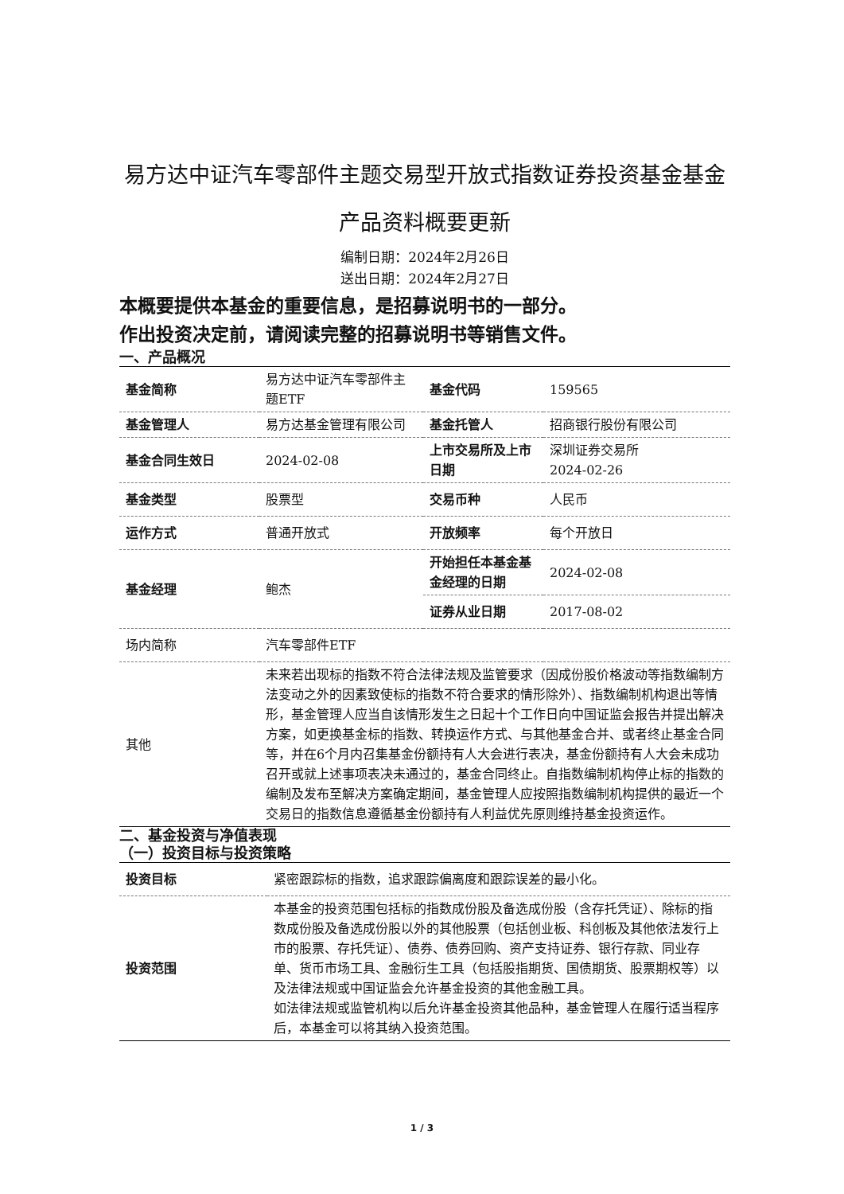易方达中证汽车零部件主题交易型开放式指数证券投资基金基金产品资料概要更新
编制日期：2024年2月26日
送出日期：2024年2月27日
本概要提供本基金的重要信息，是招募说明书的一部分。
作出投资决定前，请阅读完整的招募说明书等销售文件。
一、产品概况
| 基金简称 | 易方达中证汽车零部件主题ETF | 基金代码 | 159565 |
| 基金管理人 | 易方达基金管理有限公司 | 基金托管人 | 招商银行股份有限公司 |
| 基金合同生效日 | 2024-02-08 | 上市交易所及上市日期 | 深圳证券交易所 2024-02-26 |
| 基金类型 | 股票型 | 交易币种 | 人民币 |
| 运作方式 | 普通开放式 | 开放频率 | 每个开放日 |
| 基金经理 | 鲍杰 | 开始担任本基金基金经理的日期 | 2024-02-08 |
| | | 证券从业日期 | 2017-08-02 |
| 场内简称 | 汽车零部件ETF | | |
| 其他 | 未来若出现标的指数不符合法律法规及监管要求（因成份股价格波动等指数编制方法变动之外的因素致使标的指数不符合要求的情形除外）、指数编制机构退出等情形，基金管理人应当自该情形发生之日起十个工作日向中国证监会报告并提出解决方案，如更换基金标的指数、转换运作方式、与其他基金合并、或者终止基金合同等，并在6个月内召集基金份额持有人大会进行表决，基金份额持有人大会未成功召开或就上述事项表决未通过的，基金合同终止。自指数编制机构停止标的指数的编制及发布至解决方案确定期间，基金管理人应按照指数编制机构提供的最近一个交易日的指数信息遵循基金份额持有人利益优先原则维持基金投资运作。 | | |
二、基金投资与净值表现
（一）投资目标与投资策略
| 投资目标 | 紧密跟踪标的指数，追求跟踪偏离度和跟踪误差的最小化。 |
| 投资范围 | 本基金的投资范围包括标的指数成份股及备选成份股（含存托凭证）、除标的指数成份股及备选成份股以外的其他股票（包括创业板、科创板及其他依法发行上市的股票、存托凭证）、债券、债券回购、资产支持证券、银行存款、同业存单、货币市场工具、金融衍生工具（包括股指期货、国债期货、股票期权等）以及法律法规或中国证监会允许基金投资的其他金融工具。 如法律法规或监管机构以后允许基金投资其他品种，基金管理人在履行适当程序后，本基金可以将其纳入投资范围。 |
1 / 3